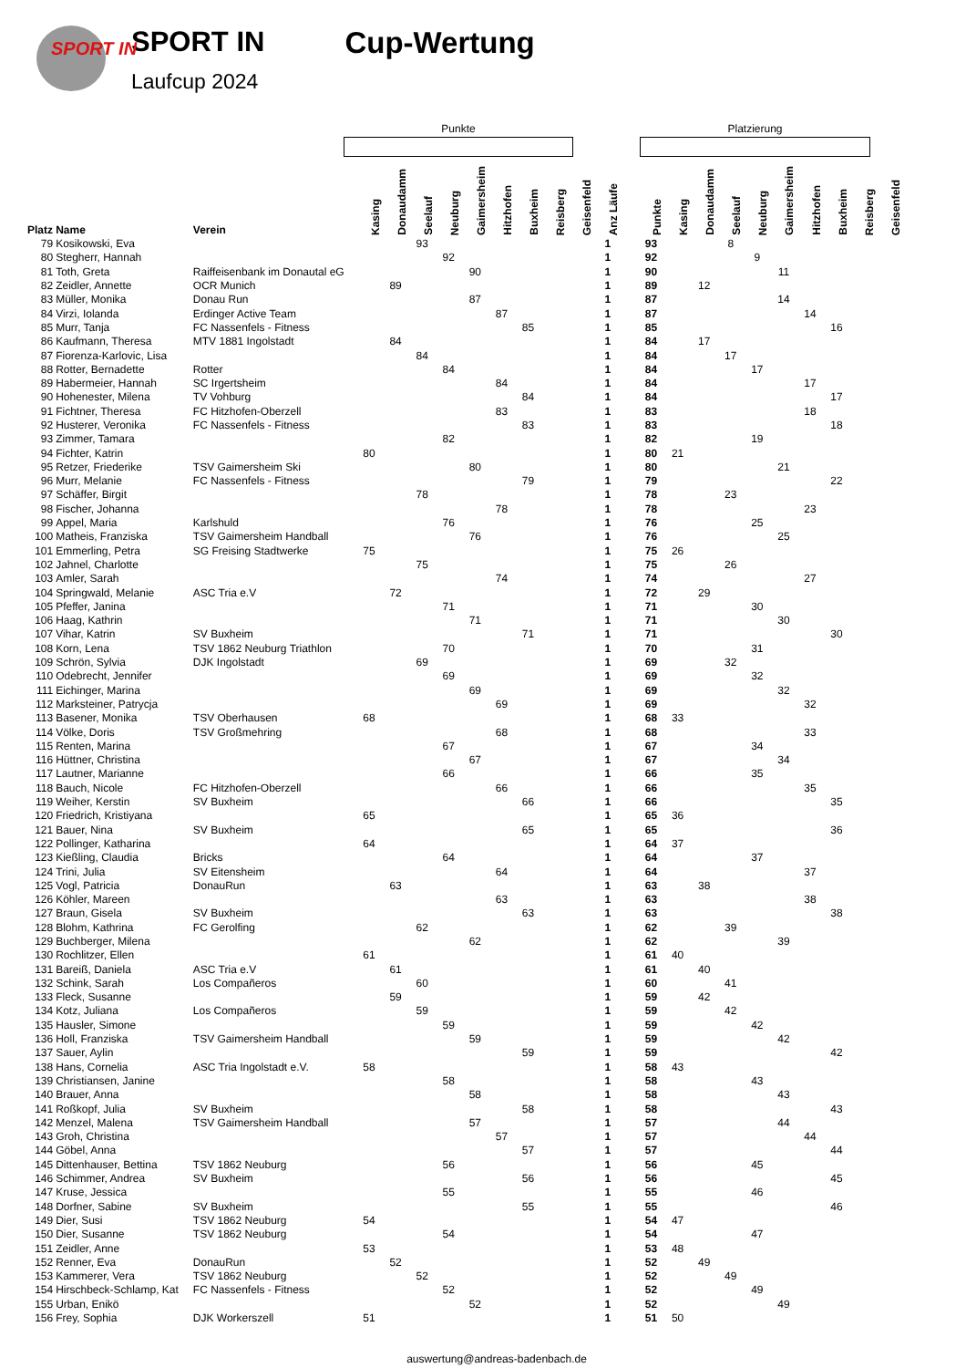SPORT IN
SPORT IN
Laufcup 2024
Cup-Wertung
Punkte Platzierung
| Platz | Name | Verein | Kasing | Donaudamm | Seelauf | Neuburg | Gaimersheim | Hitzhofen | Buxheim | Reisberg | Geisenfeld | Anz Läufe | | Punkte | Kasing | Donaudamm | Seelauf | Neuburg | Gaimersheim | Hitzhofen | Buxheim | Reisberg | Geisenfeld |
| --- | --- | --- | --- | --- | --- | --- | --- | --- | --- | --- | --- | --- | --- | --- | --- | --- | --- | --- | --- | --- | --- | --- | --- |
| 79 | Kosikowski, Eva | | | | 93 | | | | | | | 1 | | 93 | | | 8 | | | | | | |
| 80 | Stegherr, Hannah | | | | | 92 | | | | | | 1 | | 92 | | | | 9 | | | | | |
| 81 | Toth, Greta | Raiffeisenbank im Donautal eG | | | | | 90 | | | | | 1 | | 90 | | | | | 11 | | | | |
| 82 | Zeidler, Annette | OCR Munich | | 89 | | | | | | | | 1 | | 89 | | 12 | | | | | | | |
| 83 | Müller, Monika | Donau Run | | | | | 87 | | | | | 1 | | 87 | | | | | 14 | | | | |
| 84 | Virzi, Iolanda | Erdinger Active Team | | | | | | 87 | | | | 1 | | 87 | | | | | | 14 | | | |
| 85 | Murr, Tanja | FC Nassenfels - Fitness | | | | | | | 85 | | | 1 | | 85 | | | | | | | 16 | | |
| 86 | Kaufmann, Theresa | MTV 1881 Ingolstadt | | 84 | | | | | | | | 1 | | 84 | | 17 | | | | | | | |
| 87 | Fiorenza-Karlovic, Lisa | | | | 84 | | | | | | | 1 | | 84 | | | 17 | | | | | | |
| 88 | Rotter, Bernadette | Rotter | | | | 84 | | | | | | 1 | | 84 | | | | 17 | | | | | |
| 89 | Habermeier, Hannah | SC Irgertsheim | | | | | | 84 | | | | 1 | | 84 | | | | | | 17 | | | |
| 90 | Hohenester, Milena | TV Vohburg | | | | | | | 84 | | | 1 | | 84 | | | | | | | 17 | | |
| 91 | Fichtner, Theresa | FC Hitzhofen-Oberzell | | | | | | 83 | | | | 1 | | 83 | | | | | | 18 | | | |
| 92 | Husterer, Veronika | FC Nassenfels - Fitness | | | | | | | 83 | | | 1 | | 83 | | | | | | | 18 | | |
| 93 | Zimmer, Tamara | | | | | 82 | | | | | | 1 | | 82 | | | | 19 | | | | | |
| 94 | Fichter, Katrin | | 80 | | | | | | | | | 1 | | 80 | 21 | | | | | | | | |
| 95 | Retzer, Friederike | TSV Gaimersheim Ski | | | | | 80 | | | | | 1 | | 80 | | | | | 21 | | | | |
| 96 | Murr, Melanie | FC Nassenfels - Fitness | | | | | | | 79 | | | 1 | | 79 | | | | | | | 22 | | |
| 97 | Schäffer, Birgit | | | | 78 | | | | | | | 1 | | 78 | | | 23 | | | | | | |
| 98 | Fischer, Johanna | | | | | | | 78 | | | | 1 | | 78 | | | | | | 23 | | | |
| 99 | Appel, Maria | Karlshuld | | | | 76 | | | | | | 1 | | 76 | | | | 25 | | | | | |
| 100 | Matheis, Franziska | TSV Gaimersheim Handball | | | | | 76 | | | | | 1 | | 76 | | | | | 25 | | | | |
| 101 | Emmerling, Petra | SG Freising Stadtwerke | 75 | | | | | | | | | 1 | | 75 | 26 | | | | | | | | |
| 102 | Jahnel, Charlotte | | | | 75 | | | | | | | 1 | | 75 | | | 26 | | | | | | |
| 103 | Amler, Sarah | | | | | | | 74 | | | | 1 | | 74 | | | | | | 27 | | | |
| 104 | Springwald, Melanie | ASC Tria e.V | | 72 | | | | | | | | 1 | | 72 | | 29 | | | | | | | |
| 105 | Pfeffer, Janina | | | | | 71 | | | | | | 1 | | 71 | | | | 30 | | | | | |
| 106 | Haag, Kathrin | | | | | | 71 | | | | | 1 | | 71 | | | | | 30 | | | | |
| 107 | Vihar, Katrin | SV Buxheim | | | | | | | 71 | | | 1 | | 71 | | | | | | | 30 | | |
| 108 | Korn, Lena | TSV 1862 Neuburg Triathlon | | | | 70 | | | | | | 1 | | 70 | | | | 31 | | | | | |
| 109 | Schrön, Sylvia | DJK Ingolstadt | | | 69 | | | | | | | 1 | | 69 | | | 32 | | | | | | |
| 110 | Odebrecht, Jennifer | | | | | 69 | | | | | | 1 | | 69 | | | | 32 | | | | | |
| 111 | Eichinger, Marina | | | | | | 69 | | | | | 1 | | 69 | | | | | 32 | | | | |
| 112 | Marksteiner, Patrycja | | | | | | | 69 | | | | 1 | | 69 | | | | | | 32 | | | |
| 113 | Basener, Monika | TSV Oberhausen | 68 | | | | | | | | | 1 | | 68 | 33 | | | | | | | | |
| 114 | Völke, Doris | TSV Großmehring | | | | | | 68 | | | | 1 | | 68 | | | | | | 33 | | | |
| 115 | Renten, Marina | | | | | 67 | | | | | | 1 | | 67 | | | | 34 | | | | | |
| 116 | Hüttner, Christina | | | | | | 67 | | | | | 1 | | 67 | | | | | 34 | | | | |
| 117 | Lautner, Marianne | | | | | 66 | | | | | | 1 | | 66 | | | | 35 | | | | | |
| 118 | Bauch, Nicole | FC Hitzhofen-Oberzell | | | | | | 66 | | | | 1 | | 66 | | | | | | 35 | | | |
| 119 | Weiher, Kerstin | SV Buxheim | | | | | | | 66 | | | 1 | | 66 | | | | | | | 35 | | |
| 120 | Friedrich, Kristiyana | | 65 | | | | | | | | | 1 | | 65 | 36 | | | | | | | | |
| 121 | Bauer, Nina | SV Buxheim | | | | | | | 65 | | | 1 | | 65 | | | | | | | 36 | | |
| 122 | Pollinger, Katharina | | 64 | | | | | | | | | 1 | | 64 | 37 | | | | | | | | |
| 123 | Kießling, Claudia | Bricks | | | | 64 | | | | | | 1 | | 64 | | | | 37 | | | | | |
| 124 | Trini, Julia | SV Eitensheim | | | | | | 64 | | | | 1 | | 64 | | | | | | 37 | | | |
| 125 | Vogl, Patricia | DonauRun | | 63 | | | | | | | | 1 | | 63 | | 38 | | | | | | | |
| 126 | Köhler, Mareen | | | | | | | 63 | | | | 1 | | 63 | | | | | | 38 | | | |
| 127 | Braun, Gisela | SV Buxheim | | | | | | | 63 | | | 1 | | 63 | | | | | | | 38 | | |
| 128 | Blohm, Kathrina | FC Gerolfing | | | 62 | | | | | | | 1 | | 62 | | | 39 | | | | | | |
| 129 | Buchberger, Milena | | | | | | 62 | | | | | 1 | | 62 | | | | | 39 | | | | |
| 130 | Rochlitzer, Ellen | | 61 | | | | | | | | | 1 | | 61 | 40 | | | | | | | | |
| 131 | Bareiß, Daniela | ASC Tria e.V | | 61 | | | | | | | | 1 | | 61 | | 40 | | | | | | | |
| 132 | Schink, Sarah | Los Compañeros | | | 60 | | | | | | | 1 | | 60 | | | 41 | | | | | | |
| 133 | Fleck, Susanne | | | 59 | | | | | | | | 1 | | 59 | | 42 | | | | | | | |
| 134 | Kotz, Juliana | Los Compañeros | | | 59 | | | | | | | 1 | | 59 | | | 42 | | | | | | |
| 135 | Hausler, Simone | | | | | 59 | | | | | | 1 | | 59 | | | | 42 | | | | | |
| 136 | Holl, Franziska | TSV Gaimersheim Handball | | | | | 59 | | | | | 1 | | 59 | | | | | 42 | | | | |
| 137 | Sauer, Aylin | | | | | | | | 59 | | | 1 | | 59 | | | | | | | 42 | | |
| 138 | Hans, Cornelia | ASC Tria Ingolstadt e.V. | 58 | | | | | | | | | 1 | | 58 | 43 | | | | | | | | |
| 139 | Christiansen, Janine | | | | | 58 | | | | | | 1 | | 58 | | | | 43 | | | | | |
| 140 | Brauer, Anna | | | | | | 58 | | | | | 1 | | 58 | | | | | 43 | | | | |
| 141 | Roßkopf, Julia | SV Buxheim | | | | | | | 58 | | | 1 | | 58 | | | | | | | 43 | | |
| 142 | Menzel, Malena | TSV Gaimersheim Handball | | | | | 57 | | | | | 1 | | 57 | | | | | 44 | | | | |
| 143 | Groh, Christina | | | | | | | 57 | | | | 1 | | 57 | | | | | | 44 | | | |
| 144 | Göbel, Anna | | | | | | | | 57 | | | 1 | | 57 | | | | | | | 44 | | |
| 145 | Dittenhauser, Bettina | TSV 1862 Neuburg | | | | 56 | | | | | | 1 | | 56 | | | | 45 | | | | | |
| 146 | Schimmer, Andrea | SV Buxheim | | | | | | | 56 | | | 1 | | 56 | | | | | | | 45 | | |
| 147 | Kruse, Jessica | | | | | 55 | | | | | | 1 | | 55 | | | | 46 | | | | | |
| 148 | Dorfner, Sabine | SV Buxheim | | | | | | | 55 | | | 1 | | 55 | | | | | | | 46 | | |
| 149 | Dier, Susi | TSV 1862 Neuburg | 54 | | | | | | | | | 1 | | 54 | 47 | | | | | | | | |
| 150 | Dier, Susanne | TSV 1862 Neuburg | | | | 54 | | | | | | 1 | | 54 | | | | 47 | | | | | |
| 151 | Zeidler, Anne | | 53 | | | | | | | | | 1 | | 53 | 48 | | | | | | | | |
| 152 | Renner, Eva | DonauRun | | 52 | | | | | | | | 1 | | 52 | | 49 | | | | | | | |
| 153 | Kammerer, Vera | TSV 1862 Neuburg | | | 52 | | | | | | | 1 | | 52 | | | 49 | | | | | | |
| 154 | Hirschbeck-Schlamp, Kat | FC Nassenfels - Fitness | | | | 52 | | | | | | 1 | | 52 | | | | 49 | | | | | |
| 155 | Urban, Enikö | | | | | | 52 | | | | | 1 | | 52 | | | | | 49 | | | | |
| 156 | Frey, Sophia | DJK Workerszell | 51 | | | | | | | | | 1 | | 51 | 50 | | | | | | | | |
auswertung@andreas-badenbach.de